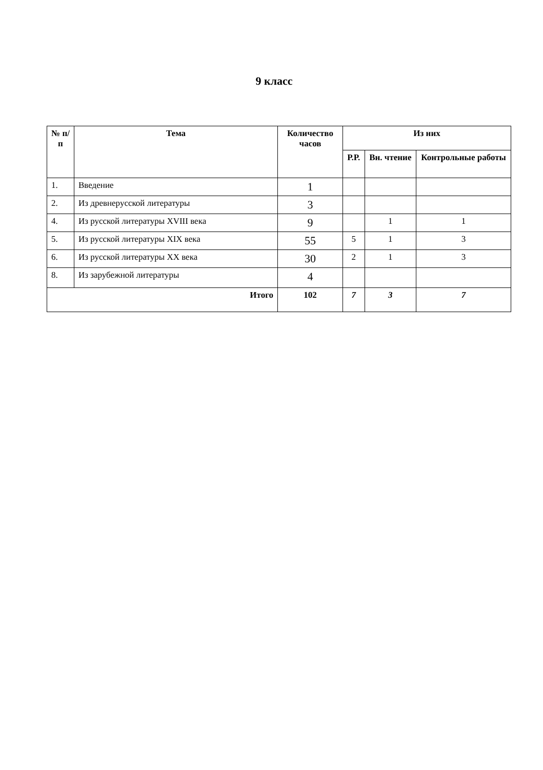9 класс
| № п/п | Тема | Количество часов | Из них | | |
| --- | --- | --- | --- | --- | --- |
| | | | Р.Р. | Вн. чтение | Контрольные работы |
| 1. | Введение | 1 | | | |
| 2. | Из древнерусской литературы | 3 | | | |
| 4. | Из русской литературы XVIII века | 9 | | 1 | 1 |
| 5. | Из русской литературы XIX века | 55 | 5 | 1 | 3 |
| 6. | Из русской литературы XX века | 30 | 2 | 1 | 3 |
| 8. | Из зарубежной литературы | 4 | | | |
| Итого | | 102 | 7 | 3 | 7 |